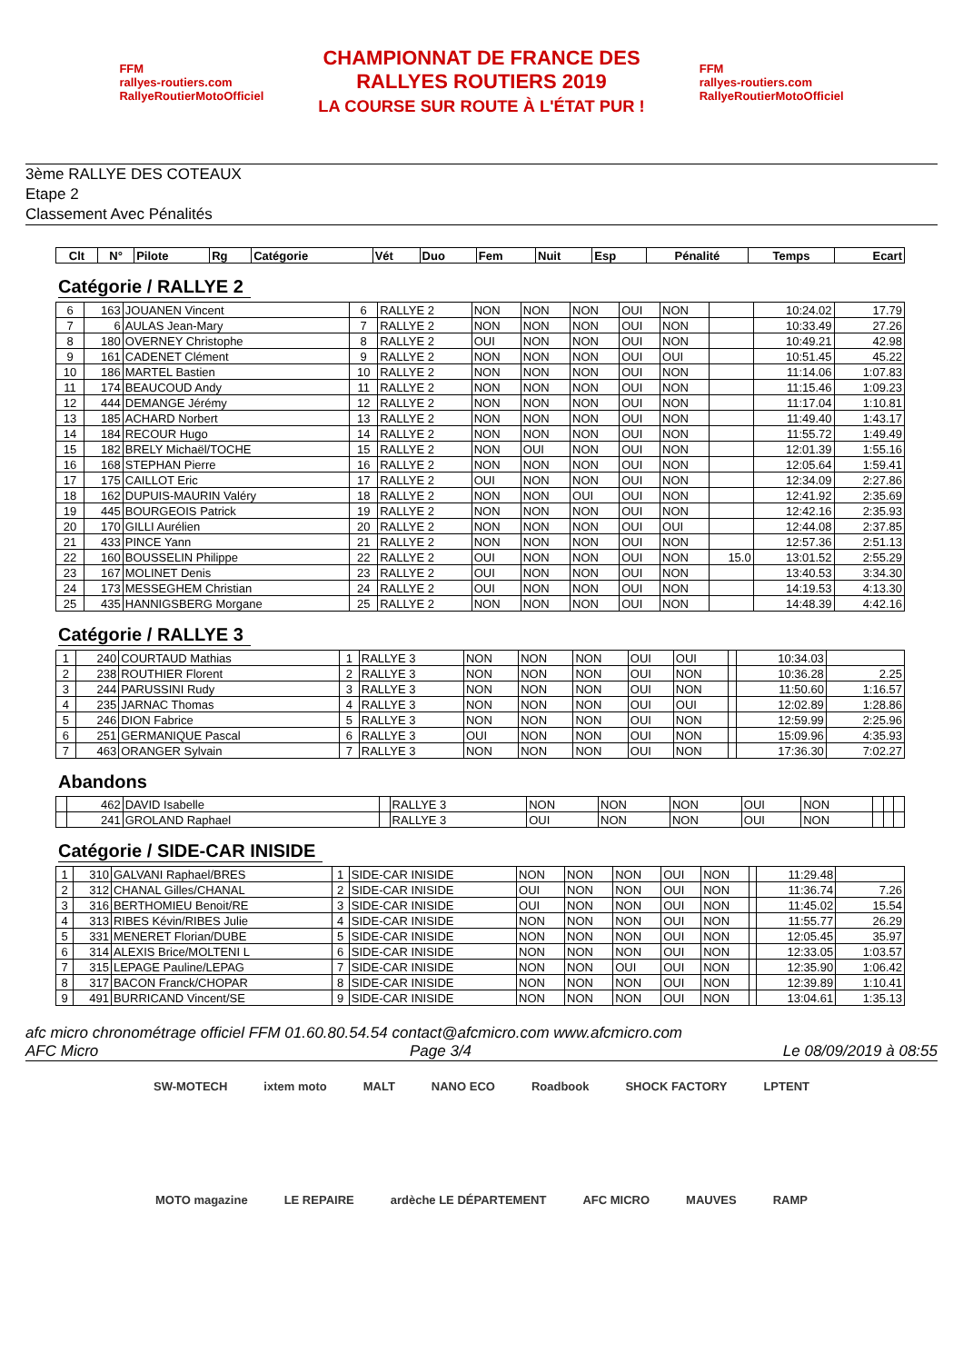FFM
rallyes-routiers.com
RallyeRoutierMotoOfficiel
CHAMPIONNAT DE FRANCE DES
RALLYES ROUTIERS 2019
LA COURSE SUR ROUTE À L'ÉTAT PUR !
FFM
rallyes-routiers.com
RallyeRoutierMotoOfficiel
3ème RALLYE DES COTEAUX
Etape 2
Classement Avec Pénalités
| Clt | N° | Pilote | Rg | Catégorie | Vét | Duo | Fem | Nuit | Esp | Pénalité | Temps | Ecart |
| --- | --- | --- | --- | --- | --- | --- | --- | --- | --- | --- | --- | --- |
Catégorie / RALLYE 2
| 6 | 163 | JOUANEN Vincent | 6 | RALLYE 2 | NON | NON | NON | OUI | NON | | 10:24.02 | 17.79 |
| 7 | 6 | AULAS Jean-Mary | 7 | RALLYE 2 | NON | NON | NON | OUI | NON | | 10:33.49 | 27.26 |
| 8 | 180 | OVERNEY Christophe | 8 | RALLYE 2 | OUI | NON | NON | OUI | NON | | 10:49.21 | 42.98 |
| 9 | 161 | CADENET Clément | 9 | RALLYE 2 | NON | NON | NON | OUI | OUI | | 10:51.45 | 45.22 |
| 10 | 186 | MARTEL Bastien | 10 | RALLYE 2 | NON | NON | NON | OUI | NON | | 11:14.06 | 1:07.83 |
| 11 | 174 | BEAUCOUD Andy | 11 | RALLYE 2 | NON | NON | NON | OUI | NON | | 11:15.46 | 1:09.23 |
| 12 | 444 | DEMANGE Jérémy | 12 | RALLYE 2 | NON | NON | NON | OUI | NON | | 11:17.04 | 1:10.81 |
| 13 | 185 | ACHARD Norbert | 13 | RALLYE 2 | NON | NON | NON | OUI | NON | | 11:49.40 | 1:43.17 |
| 14 | 184 | RECOUR Hugo | 14 | RALLYE 2 | NON | NON | NON | OUI | NON | | 11:55.72 | 1:49.49 |
| 15 | 182 | BRELY Michaël/TOCHE | 15 | RALLYE 2 | NON | OUI | NON | OUI | NON | | 12:01.39 | 1:55.16 |
| 16 | 168 | STEPHAN Pierre | 16 | RALLYE 2 | NON | NON | NON | OUI | NON | | 12:05.64 | 1:59.41 |
| 17 | 175 | CAILLOT Eric | 17 | RALLYE 2 | OUI | NON | NON | OUI | NON | | 12:34.09 | 2:27.86 |
| 18 | 162 | DUPUIS-MAURIN Valéry | 18 | RALLYE 2 | NON | NON | OUI | OUI | NON | | 12:41.92 | 2:35.69 |
| 19 | 445 | BOURGEOIS Patrick | 19 | RALLYE 2 | NON | NON | NON | OUI | NON | | 12:42.16 | 2:35.93 |
| 20 | 170 | GILLI Aurélien | 20 | RALLYE 2 | NON | NON | NON | OUI | OUI | | 12:44.08 | 2:37.85 |
| 21 | 433 | PINCE Yann | 21 | RALLYE 2 | NON | NON | NON | OUI | NON | | 12:57.36 | 2:51.13 |
| 22 | 160 | BOUSSELIN Philippe | 22 | RALLYE 2 | OUI | NON | NON | OUI | NON | 15.0 | 13:01.52 | 2:55.29 |
| 23 | 167 | MOLINET Denis | 23 | RALLYE 2 | OUI | NON | NON | OUI | NON | | 13:40.53 | 3:34.30 |
| 24 | 173 | MESSEGHEM Christian | 24 | RALLYE 2 | OUI | NON | NON | OUI | NON | | 14:19.53 | 4:13.30 |
| 25 | 435 | HANNIGSBERG Morgane | 25 | RALLYE 2 | NON | NON | NON | OUI | NON | | 14:48.39 | 4:42.16 |
Catégorie / RALLYE 3
| 1 | 240 | COURTAUD Mathias | 1 | RALLYE 3 | NON | NON | NON | OUI | OUI | | 10:34.03 | |
| 2 | 238 | ROUTHIER Florent | 2 | RALLYE 3 | NON | NON | NON | OUI | NON | | 10:36.28 | 2.25 |
| 3 | 244 | PARUSSINI Rudy | 3 | RALLYE 3 | NON | NON | NON | OUI | NON | | 11:50.60 | 1:16.57 |
| 4 | 235 | JARNAC Thomas | 4 | RALLYE 3 | NON | NON | NON | OUI | OUI | | 12:02.89 | 1:28.86 |
| 5 | 246 | DION Fabrice | 5 | RALLYE 3 | NON | NON | NON | OUI | NON | | 12:59.99 | 2:25.96 |
| 6 | 251 | GERMANIQUE Pascal | 6 | RALLYE 3 | OUI | NON | NON | OUI | NON | | 15:09.96 | 4:35.93 |
| 7 | 463 | ORANGER Sylvain | 7 | RALLYE 3 | NON | NON | NON | OUI | NON | | 17:36.30 | 7:02.27 |
Abandons
| | 462 | DAVID Isabelle | | RALLYE 3 | NON | NON | NON | OUI | NON | | | |
| | 241 | GROLAND Raphael | | RALLYE 3 | OUI | NON | NON | OUI | NON | | | |
Catégorie / SIDE-CAR INISIDE
| 1 | 310 | GALVANI Raphael/BRES | 1 | SIDE-CAR INISIDE | NON | NON | NON | OUI | NON | | 11:29.48 | |
| 2 | 312 | CHANAL Gilles/CHANAL | 2 | SIDE-CAR INISIDE | OUI | NON | NON | OUI | NON | | 11:36.74 | 7.26 |
| 3 | 316 | BERTHOMIEU Benoit/RE | 3 | SIDE-CAR INISIDE | OUI | NON | NON | OUI | NON | | 11:45.02 | 15.54 |
| 4 | 313 | RIBES Kévin/RIBES Julie | 4 | SIDE-CAR INISIDE | NON | NON | NON | OUI | NON | | 11:55.77 | 26.29 |
| 5 | 331 | MENERET Florian/DUBE | 5 | SIDE-CAR INISIDE | NON | NON | NON | OUI | NON | | 12:05.45 | 35.97 |
| 6 | 314 | ALEXIS Brice/MOLTENI L | 6 | SIDE-CAR INISIDE | NON | NON | NON | OUI | NON | | 12:33.05 | 1:03.57 |
| 7 | 315 | LEPAGE Pauline/LEPAG | 7 | SIDE-CAR INISIDE | NON | NON | OUI | OUI | NON | | 12:35.90 | 1:06.42 |
| 8 | 317 | BACON Franck/CHOPAR | 8 | SIDE-CAR INISIDE | NON | NON | NON | OUI | NON | | 12:39.89 | 1:10.41 |
| 9 | 491 | BURRICAND Vincent/SE | 9 | SIDE-CAR INISIDE | NON | NON | NON | OUI | NON | | 13:04.61 | 1:35.13 |
afc micro chronométrage officiel FFM 01.60.80.54.54 contact@afcmicro.com www.afcmicro.com
AFC Micro Page 3/4 Le 08/09/2019 à 08:55
SW-MOTECH ixtem moto MALT NANO ECO Roadbook SHOCK FACTORY LPTENT MOTO magazine LE REPAIRE ardèche LE DÉPARTEMENT AFC MICRO MAUVES RAMP